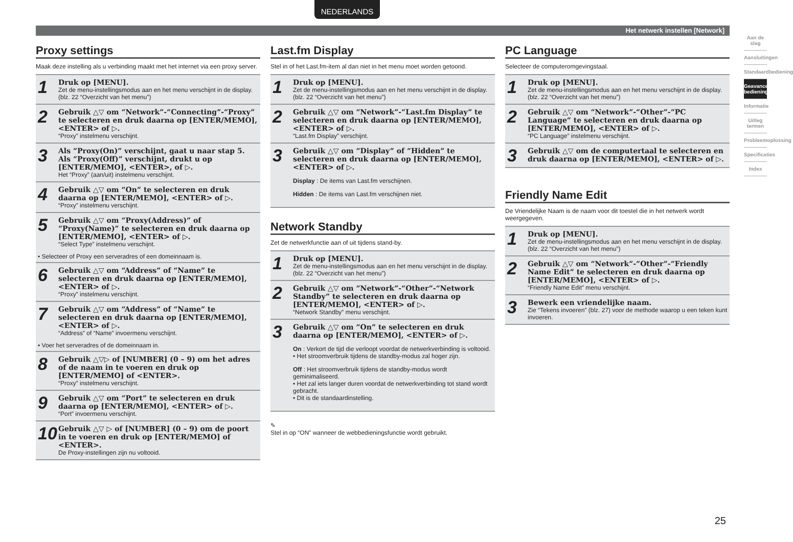NEDERLANDS
Het netwerk instellen [Network]
Proxy settings
Maak deze instelling als u verbinding maakt met het internet via een proxy server.
1
Druk op [MENU].
Zet de menu-instellingsmodus aan en het menu verschijnt in de display. (blz. 22 “Overzicht van het menu”)
2
Gebruik △▽ om “Network”-“Connecting”-“Proxy” te selecteren en druk daarna op [ENTER/MEMO], <ENTER> of ▷.
“Proxy” instelmenu verschijnt.
3
Als “Proxy(On)” verschijnt, gaat u naar stap 5. Als “Proxy(Off)” verschijnt, drukt u op [ENTER/MEMO], <ENTER>, of ▷.
Het “Proxy” (aan/uit) instelmenu verschijnt.
4
Gebruik △▽ om “On” te selecteren en druk daarna op [ENTER/MEMO], <ENTER> of ▷.
“Proxy” instelmenu verschijnt.
5
Gebruik △▽ om “Proxy(Address)” of “Proxy(Name)” te selecteren en druk daarna op [ENTER/MEMO], <ENTER> of ▷.
“Select Type” instelmenu verschijnt.
• Selecteer of Proxy een serveradres of een domeinnaam is.
6
Gebruik △▽ om “Address” of “Name” te selecteren en druk daarna op [ENTER/MEMO], <ENTER> of ▷.
“Proxy” instelmenu verschijnt.
7
Gebruik △▽ om “Address” of “Name” te selecteren en druk daarna op [ENTER/MEMO], <ENTER> of ▷.
“Address” of “Name” invoermenu verschijnt.
• Voer het serveradres of de domeinnaam in.
8
Gebruik △▽▷ of [NUMBER] (0 – 9) om het adres of de naam in te voeren en druk op [ENTER/MEMO] of <ENTER>.
“Proxy” instelmenu verschijnt.
9
Gebruik △▽ om “Port” te selecteren en druk daarna op [ENTER/MEMO], <ENTER> of ▷.
“Port” invoermenu verschijnt.
10
Gebruik △▽ ▷ of [NUMBER] (0 – 9) om de poort in te voeren en druk op [ENTER/MEMO] of <ENTER>.
De Proxy-instellingen zijn nu voltooid.
Last.fm Display
Stel in of het Last.fm-item al dan niet in het menu moet worden getoond.
1
Druk op [MENU].
Zet de menu-instellingsmodus aan en het menu verschijnt in de display. (blz. 22 “Overzicht van het menu”)
2
Gebruik △▽ om “Network”-“Last.fm Display” te selecteren en druk daarna op [ENTER/MEMO], <ENTER> of ▷.
“Last.fm Display” verschijnt.
3
Gebruik △▽ om “Display” of “Hidden” te selecteren en druk daarna op [ENTER/MEMO], <ENTER> of ▷.
Display : De items van Last.fm verschijnen.
Hidden : De items van Last.fm verschijnen niet.
Network Standby
Zet de netwerkfunctie aan of uit tijdens stand-by.
1
Druk op [MENU].
Zet de menu-instellingsmodus aan en het menu verschijnt in de display. (blz. 22 “Overzicht van het menu”)
2
Gebruik △▽ om “Network”-“Other”-“Network Standby” te selecteren en druk daarna op [ENTER/MEMO], <ENTER> of ▷.
“Network Standby” menu verschijnt.
3
Gebruik △▽ om “On” te selecteren en druk daarna op [ENTER/MEMO], <ENTER> of ▷.
On : Verkort de tijd die verloopt voordat de netwerkverbinding is voltooid.
• Het stroomverbruik tijdens de standby-modus zal hoger zijn.
Off : Het stroomverbruik tijdens de standby-modus wordt geminimaliseerd.
• Het zal iets langer duren voordat de netwerkverbinding tot stand wordt gebracht.
• Dit is de standaardinstelling.
✎
Stel in op “ON” wanneer de webbedieningsfunctie wordt gebruikt.
PC Language
Selecteer de computeromgevingstaal.
1
Druk op [MENU].
Zet de menu-instellingsmodus aan en het menu verschijnt in de display. (blz. 22 “Overzicht van het menu”)
2
Gebruik △▽ om “Network”-“Other”-“PC Language” te selecteren en druk daarna op [ENTER/MEMO], <ENTER> of ▷.
“PC Language” instelmenu verschijnt.
3
Gebruik △▽ om de computertaal te selecteren en druk daarna op [ENTER/MEMO], <ENTER> of ▷.
Friendly Name Edit
De Vriendelijke Naam is de naam voor dit toestel die in het netwerk wordt weergegeven.
1
Druk op [MENU].
Zet de menu-instellingsmodus aan en het menu verschijnt in de display. (blz. 22 “Overzicht van het menu”)
2
Gebruik △▽ om “Network”-“Other”-“Friendly Name Edit” te selecteren en druk daarna op [ENTER/MEMO], <ENTER> of ▷.
“Friendly Name Edit” menu verschijnt.
3
Bewerk een vriendelijke naam.
Zie “Tekens invoeren” (blz. 27) voor de methode waarop u een teken kunt invoeren.
Aan de slag
Aansluitingen
Standaardbediening
Geavanceerde bediening
Informatie
Uitleg termen
Probleemoplossing
Specificaties
Index
25